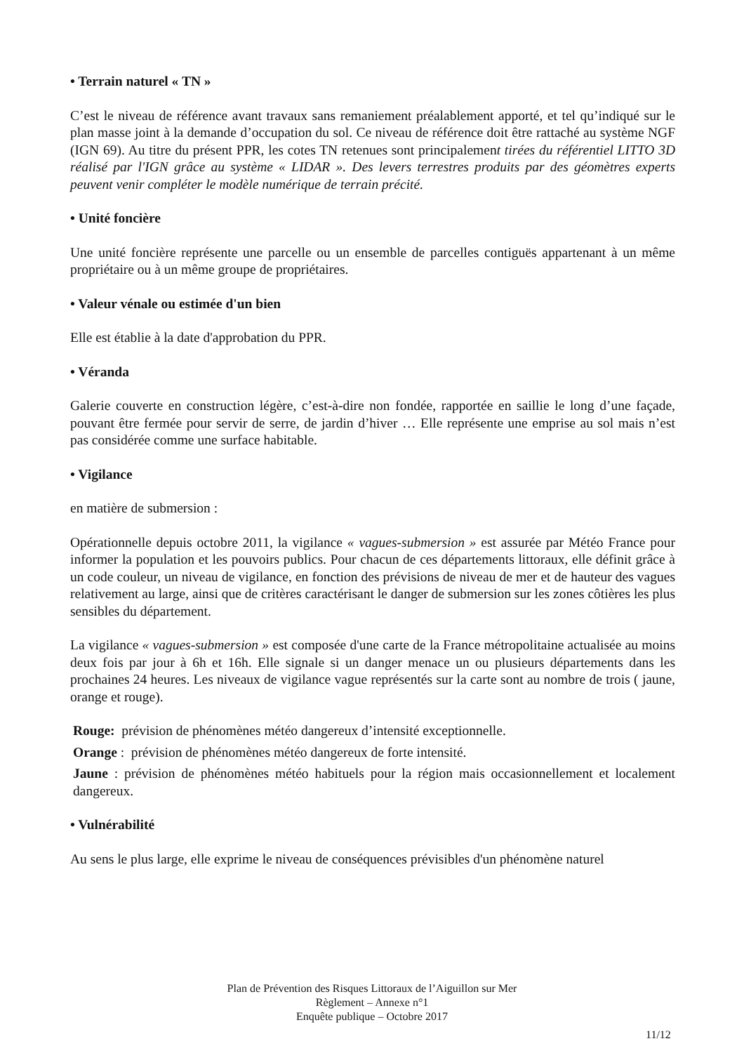• Terrain naturel « TN »
C’est le niveau de référence avant travaux sans remaniement préalablement apporté, et tel qu’indiqué sur le plan masse joint à la demande d’occupation du sol. Ce niveau de référence doit être rattaché au système NGF (IGN 69). Au titre du présent PPR, les cotes TN retenues sont principalement tirées du référentiel LITTO 3D réalisé par l'IGN grâce au système « LIDAR ». Des levers terrestres produits par des géomètres experts peuvent venir compléter le modèle numérique de terrain précité.
• Unité foncière
Une unité foncière représente une parcelle ou un ensemble de parcelles contiguës appartenant à un même propriétaire ou à un même groupe de propriétaires.
• Valeur vénale ou estimée d'un bien
Elle est établie à la date d'approbation du PPR.
• Véranda
Galerie couverte en construction légère, c’est-à-dire non fondée, rapportée en saillie le long d’une façade, pouvant être fermée pour servir de serre, de jardin d’hiver … Elle représente une emprise au sol mais n’est pas considérée comme une surface habitable.
• Vigilance
en matière de submersion :
Opérationnelle depuis octobre 2011, la vigilance « vagues-submersion » est assurée par Météo France pour informer la population et les pouvoirs publics. Pour chacun de ces départements littoraux, elle définit grâce à un code couleur, un niveau de vigilance, en fonction des prévisions de niveau de mer et de hauteur des vagues relativement au large, ainsi que de critères caractérisant le danger de submersion sur les zones côtières les plus sensibles du département.
La vigilance « vagues-submersion » est composée d'une carte de la France métropolitaine actualisée au moins deux fois par jour à 6h et 16h. Elle signale si un danger menace un ou plusieurs départements dans les prochaines 24 heures. Les niveaux de vigilance vague représentés sur la carte sont au nombre de trois ( jaune, orange et rouge).
Rouge: prévision de phénomènes météo dangereux d’intensité exceptionnelle.
Orange : prévision de phénomènes météo dangereux de forte intensité.
Jaune : prévision de phénomènes météo habituels pour la région mais occasionnellement et localement dangereux.
• Vulnérabilité
Au sens le plus large, elle exprime le niveau de conséquences prévisibles d'un phénomène naturel
Plan de Prévention des Risques Littoraux de l’Aiguillon sur Mer
Règlement – Annexe n°1
Enquête publique – Octobre 2017
11/12